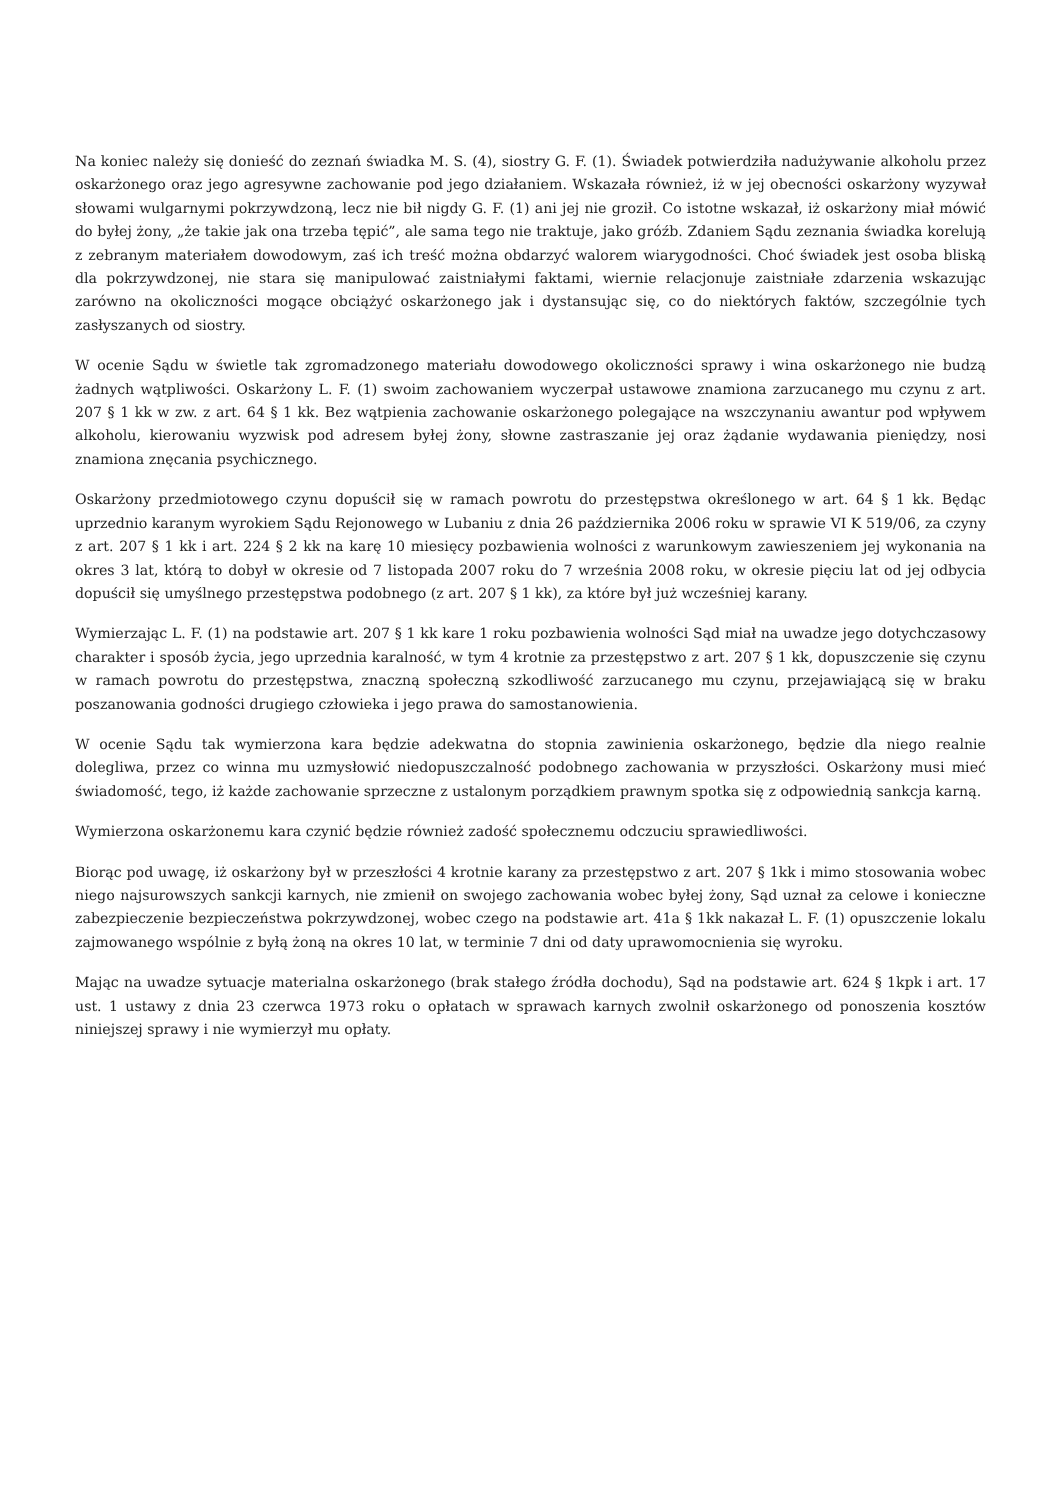Na koniec należy się donieść do zeznań świadka M. S. (4), siostry G. F. (1). Świadek potwierdziła nadużywanie alkoholu przez oskarżonego oraz jego agresywne zachowanie pod jego działaniem. Wskazała również, iż w jej obecności oskarżony wyzywał słowami wulgarnymi pokrzywdzoną, lecz nie bił nigdy G. F. (1) ani jej nie groził. Co istotne wskazał, iż oskarżony miał mówić do byłej żony, „że takie jak ona trzeba tępić”, ale sama tego nie traktuje, jako gróźb. Zdaniem Sądu zeznania świadka korelują z zebranym materiałem dowodowym, zaś ich treść można obdarzyć walorem wiarygodności. Choć świadek jest osoba bliską dla pokrzywdzonej, nie stara się manipulować zaistniałymi faktami, wiernie relacjonuje zaistniałe zdarzenia wskazując zarówno na okoliczności mogące obciążyć oskarżonego jak i dystansując się, co do niektórych faktów, szczególnie tych zasłyszanych od siostry.
W ocenie Sądu w świetle tak zgromadzonego materiału dowodowego okoliczności sprawy i wina oskarżonego nie budzą żadnych wątpliwości. Oskarżony L. F. (1) swoim zachowaniem wyczerpał ustawowe znamiona zarzucanego mu czynu z art. 207 § 1 kk w zw. z art. 64 § 1 kk. Bez wątpienia zachowanie oskarżonego polegające na wszczynaniu awantur pod wpływem alkoholu, kierowaniu wyzwisk pod adresem byłej żony, słowne zastraszanie jej oraz żądanie wydawania pieniędzy, nosi znamiona znęcania psychicznego.
Oskarżony przedmiotowego czynu dopuścił się w ramach powrotu do przestępstwa określonego w art. 64 § 1 kk. Będąc uprzednio karanym wyrokiem Sądu Rejonowego w Lubaniu z dnia 26 października 2006 roku w sprawie VI K 519/06, za czyny z art. 207 § 1 kk i art. 224 § 2 kk na karę 10 miesięcy pozbawienia wolności z warunkowym zawieszeniem jej wykonania na okres 3 lat, którą to dobył w okresie od 7 listopada 2007 roku do 7 września 2008 roku, w okresie pięciu lat od jej odbycia dopuścił się umyślnego przestępstwa podobnego (z art. 207 § 1 kk), za które był już wcześniej karany.
Wymierzając L. F. (1) na podstawie art. 207 § 1 kk kare 1 roku pozbawienia wolności Sąd miał na uwadze jego dotychczasowy charakter i sposób życia, jego uprzednia karalność, w tym 4 krotnie za przestępstwo z art. 207 § 1 kk, dopuszczenie się czynu w ramach powrotu do przestępstwa, znaczną społeczną szkodliwość zarzucanego mu czynu, przejawiającą się w braku poszanowania godności drugiego człowieka i jego prawa do samostanowienia.
W ocenie Sądu tak wymierzona kara będzie adekwatna do stopnia zawinienia oskarżonego, będzie dla niego realnie dolegliwa, przez co winna mu uzmysłowić niedopuszczalność podobnego zachowania w przyszłości. Oskarżony musi mieć świadomość, tego, iż każde zachowanie sprzeczne z ustalonym porządkiem prawnym spotka się z odpowiednią sankcja karną.
Wymierzona oskarżonemu kara czynić będzie również zadość społecznemu odczuciu sprawiedliwości.
Biorąc pod uwagę, iż oskarżony był w przeszłości 4 krotnie karany za przestępstwo z art. 207 § 1kk i mimo stosowania wobec niego najsurowszych sankcji karnych, nie zmienił on swojego zachowania wobec byłej żony, Sąd uznał za celowe i konieczne zabezpieczenie bezpieczeństwa pokrzywdzonej, wobec czego na podstawie art. 41a § 1kk nakazał L. F. (1) opuszczenie lokalu zajmowanego wspólnie z byłą żoną na okres 10 lat, w terminie 7 dni od daty uprawomocnienia się wyroku.
Mając na uwadze sytuacje materialna oskarżonego (brak stałego źródła dochodu), Sąd na podstawie art. 624 § 1kpk i art. 17 ust. 1 ustawy z dnia 23 czerwca 1973 roku o opłatach w sprawach karnych zwolnił oskarżonego od ponoszenia kosztów niniejszej sprawy i nie wymierzył mu opłaty.